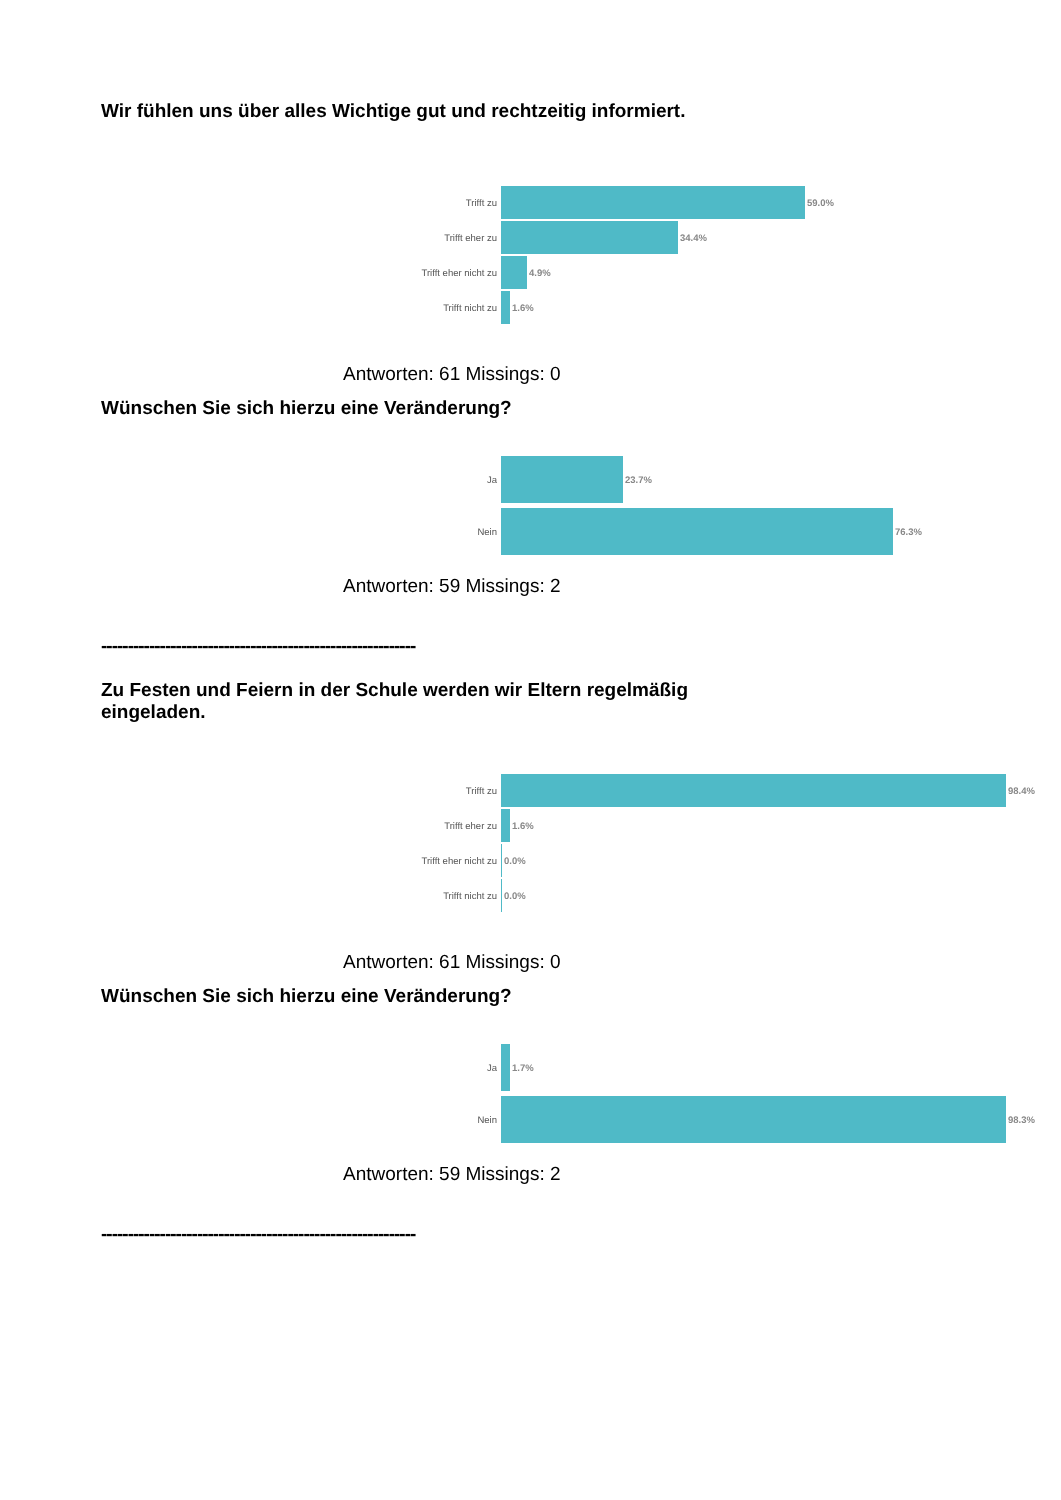Wir fühlen uns über alles Wichtige gut und rechtzeitig informiert.
Trifft zu 59.0%
Trifft eher zu 34.4%
Trifft eher nicht zu 4.9%
Trifft nicht zu 1.6%
Antworten: 61 Missings: 0
Wünschen Sie sich hierzu eine Veränderung?
Ja 23.7%
Nein 76.3%
Antworten: 59 Missings: 2
-----------------------------------------------------------
Zu Festen und Feiern in der Schule werden wir Eltern regelmäßig eingeladen.
Trifft zu 98.4%
Trifft eher zu 1.6%
Trifft eher nicht zu 0.0%
Trifft nicht zu 0.0%
Antworten: 61 Missings: 0
Wünschen Sie sich hierzu eine Veränderung?
Ja 1.7%
Nein 98.3%
Antworten: 59 Missings: 2
-----------------------------------------------------------